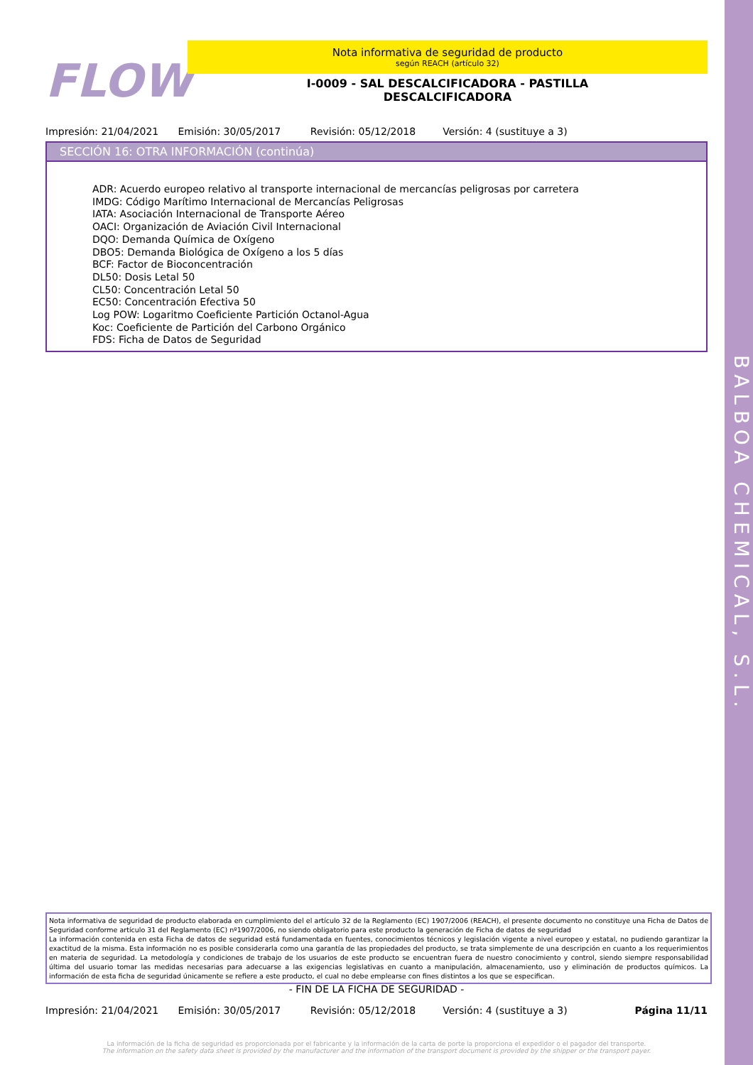BALBOA CHEMICAL, S.L.
FLOW
Nota informativa de seguridad de producto
según REACH (artículo 32)
I-0009 - SAL DESCALCIFICADORA - PASTILLA
DESCALCIFICADORA
Impresión: 21/04/2021 Emisión: 30/05/2017 Revisión: 05/12/2018 Versión: 4 (sustituye a 3)
SECCIÓN 16: OTRA INFORMACIÓN (continúa)
ADR: Acuerdo europeo relativo al transporte internacional de mercancías peligrosas por carretera
IMDG: Código Marítimo Internacional de Mercancías Peligrosas
IATA: Asociación Internacional de Transporte Aéreo
OACI: Organización de Aviación Civil Internacional
DQO: Demanda Química de Oxígeno
DBO5: Demanda Biológica de Oxígeno a los 5 días
BCF: Factor de Bioconcentración
DL50: Dosis Letal 50
CL50: Concentración Letal 50
EC50: Concentración Efectiva 50
Log POW: Logaritmo Coeficiente Partición Octanol-Agua
Koc: Coeficiente de Partición del Carbono Orgánico
FDS: Ficha de Datos de Seguridad
Nota informativa de seguridad de producto elaborada en cumplimiento del el artículo 32 de la Reglamento (EC) 1907/2006 (REACH), el presente documento no constituye una Ficha de Datos de Seguridad conforme artículo 31 del Reglamento (EC) nº1907/2006, no siendo obligatorio para este producto la generación de Ficha de datos de seguridad
La información contenida en esta Ficha de datos de seguridad está fundamentada en fuentes, conocimientos técnicos y legislación vigente a nivel europeo y estatal, no pudiendo garantizar la exactitud de la misma. Esta información no es posible considerarla como una garantía de las propiedades del producto, se trata simplemente de una descripción en cuanto a los requerimientos en materia de seguridad. La metodología y condiciones de trabajo de los usuarios de este producto se encuentran fuera de nuestro conocimiento y control, siendo siempre responsabilidad última del usuario tomar las medidas necesarias para adecuarse a las exigencias legislativas en cuanto a manipulación, almacenamiento, uso y eliminación de productos químicos. La información de esta ficha de seguridad únicamente se refiere a este producto, el cual no debe emplearse con fines distintos a los que se especifican.
- FIN DE LA FICHA DE SEGURIDAD -
Impresión: 21/04/2021 Emisión: 30/05/2017 Revisión: 05/12/2018 Versión: 4 (sustituye a 3) Página 11/11
La información de la ficha de seguridad es proporcionada por el fabricante y la información de la carta de porte la proporciona el expedidor o el pagador del transporte.
The information on the safety data sheet is provided by the manufacturer and the information of the transport document is provided by the shipper or the transport payer.